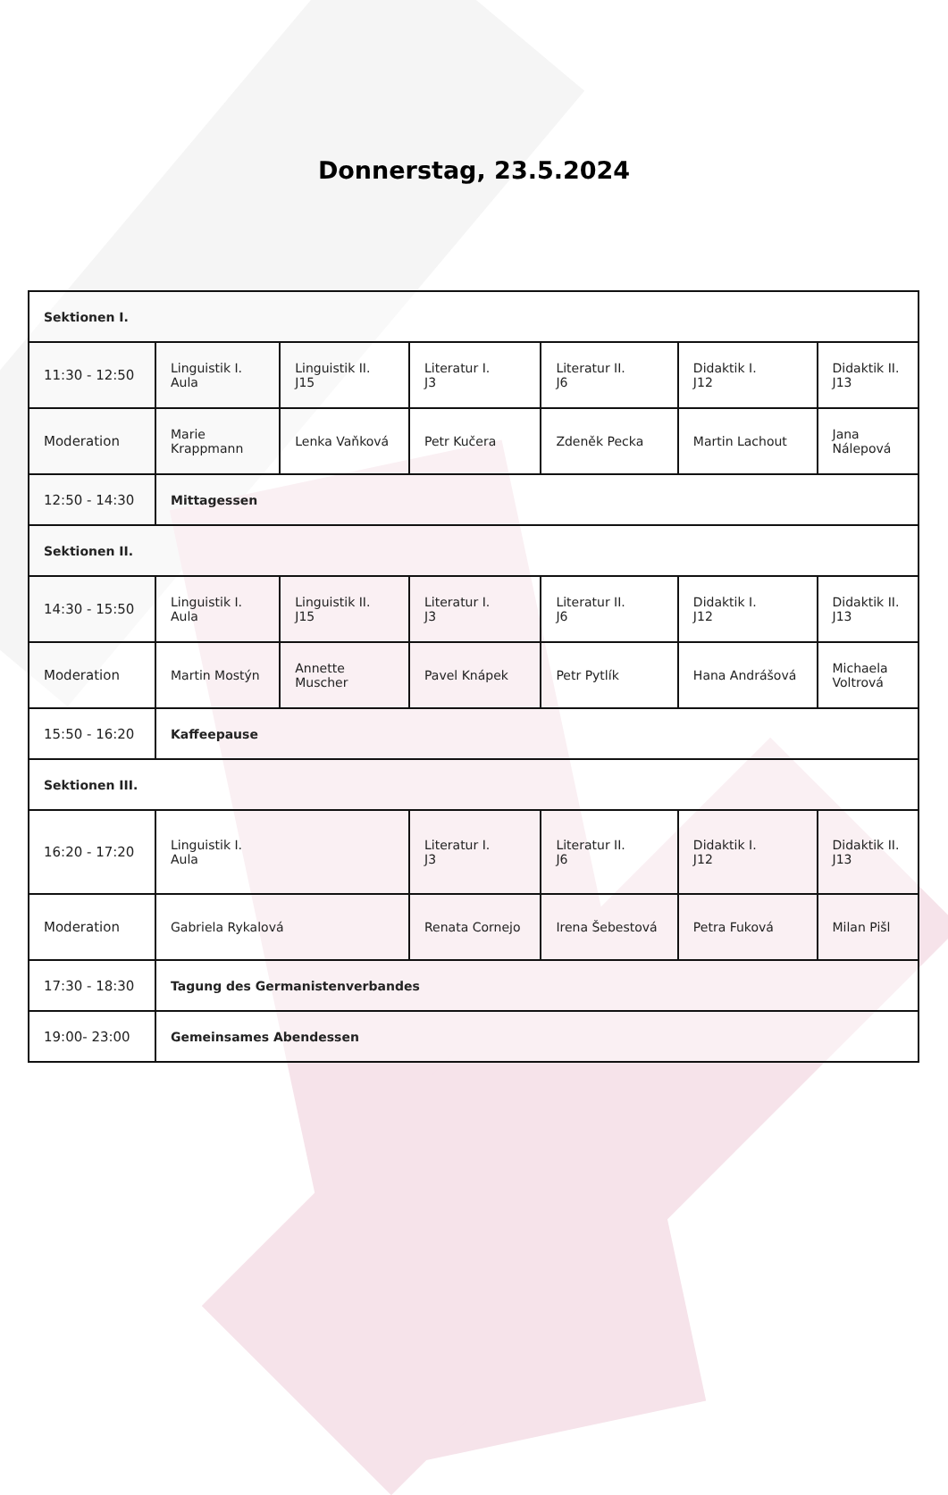Donnerstag, 23.5.2024
| Sektionen I. | | | | | | |
| 11:30 - 12:50 | Linguistik I. Aula | Linguistik II. J15 | Literatur I. J3 | Literatur II. J6 | Didaktik I. J12 | Didaktik II. J13 |
| Moderation | Marie Krappmann | Lenka Vaňková | Petr Kučera | Zdeněk Pecka | Martin Lachout | Jana Nálepová |
| 12:50 - 14:30 | Mittagessen | | | | | |
| Sektionen II. | | | | | | |
| 14:30 - 15:50 | Linguistik I. Aula | Linguistik II. J15 | Literatur I. J3 | Literatur II. J6 | Didaktik I. J12 | Didaktik II. J13 |
| Moderation | Martin Mostýn | Annette Muscher | Pavel Knápek | Petr Pytlík | Hana Andrášová | Michaela Voltrová |
| 15:50 - 16:20 | Kaffeepause | | | | | |
| Sektionen III. | | | | | | |
| 16:20 - 17:20 | Linguistik I. Aula | | Literatur I. J3 | Literatur II. J6 | Didaktik I. J12 | Didaktik II. J13 |
| Moderation | Gabriela Rykalová | | Renata Cornejo | Irena Šebestová | Petra Fuková | Milan Pišl |
| 17:30 - 18:30 | Tagung des Germanistenverbandes | | | | | |
| 19:00- 23:00 | Gemeinsames Abendessen | | | | | |